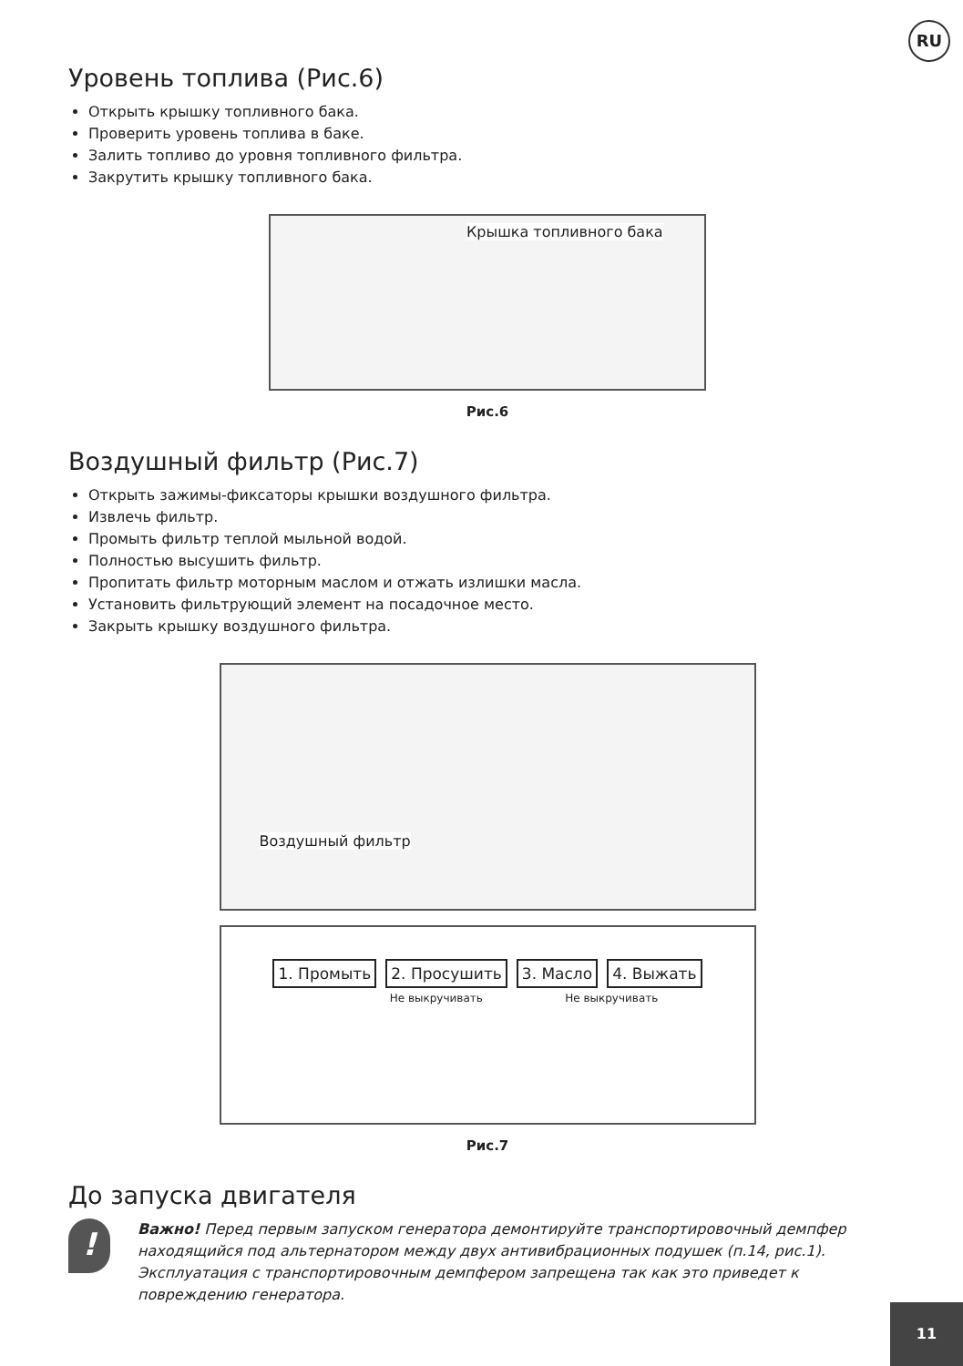RU
Уровень топлива (Рис.6)
Открыть крышку топливного бака.
Проверить уровень топлива в баке.
Залить топливо до уровня топливного фильтра.
Закрутить крышку топливного бака.
Крышка топливного бака
Рис.6
Воздушный фильтр (Рис.7)
Открыть зажимы-фиксаторы крышки воздушного фильтра.
Извлечь фильтр.
Промыть фильтр теплой мыльной водой.
Полностью высушить фильтр.
Пропитать фильтр моторным маслом и отжать излишки масла.
Установить фильтрующий элемент на посадочное место.
Закрыть крышку воздушного фильтра.
Воздушный фильтр
1. Промыть 2. Просушить 3. Масло 4. Выжать
Не выкручивать Не выкручивать
Рис.7
До запуска двигателя
!
Важно! Перед первым запуском генератора демонтируйте транспортировочный демпфер находящийся под альтернатором между двух антивибрационных подушек (п.14, рис.1). Эксплуатация с транспортировочным демпфером запрещена так как это приведет к повреждению генератора.
11